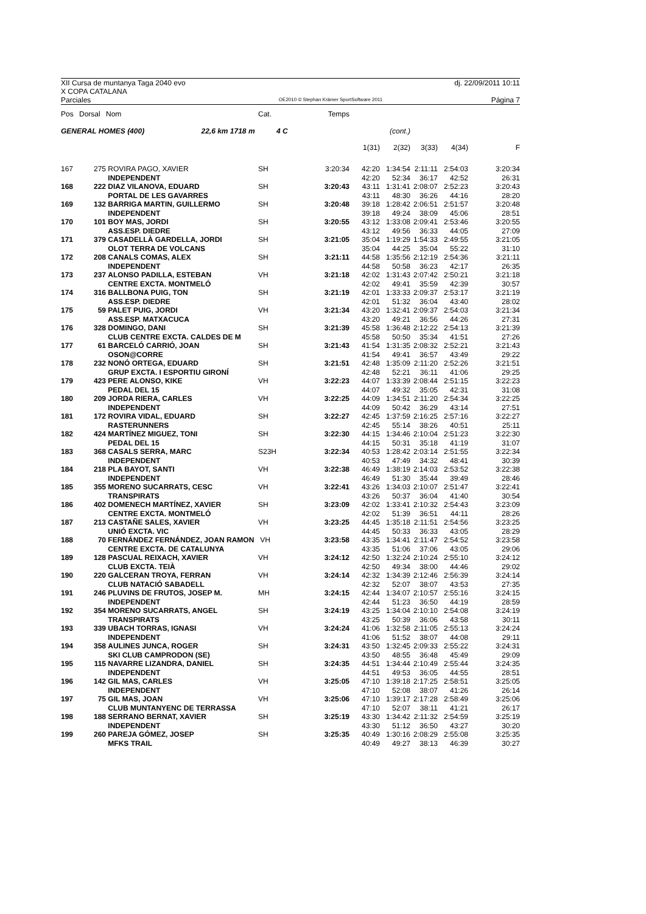XII Cursa de muntanya Taga 2040 evo
X COPA CATALANA dj. 22/09/2011 10:11
Parciales OE2010 © Stephan Krämer SportSoftware 2011 Página 7
| Pos | Dorsal | Nom | Cat. | Temps | | | | | |
| --- | --- | --- | --- | --- | --- | --- | --- | --- | --- |
| GENERAL HOMES (400) 22,6 km 1718 m | | | 4 C | | | (cont.) | | | |
| | | | | | 1(31) | 2(32) | 3(33) | 4(34) | F |
| 167 | 275 | ROVIRA PAGO, XAVIER | SH | 3:20:34 | 42:20 | 1:34:54 | 2:11:11 | 2:54:03 | 3:20:34 |
| | | INDEPENDENT | | | 42:20 | 52:34 | 36:17 | 42:52 | 26:31 |
| 168 | 222 | DIAZ VILANOVA, EDUARD | SH | 3:20:43 | 43:11 | 1:31:41 | 2:08:07 | 2:52:23 | 3:20:43 |
| | | PORTAL DE LES GAVARRES | | | 43:11 | 48:30 | 36:26 | 44:16 | 28:20 |
| 169 | 132 | BARRIGA MARTIN, GUILLERMO | SH | 3:20:48 | 39:18 | 1:28:42 | 2:06:51 | 2:51:57 | 3:20:48 |
| | | INDEPENDENT | | | 39:18 | 49:24 | 38:09 | 45:06 | 28:51 |
| 170 | 101 | BOY MAS, JORDI | SH | 3:20:55 | 43:12 | 1:33:08 | 2:09:41 | 2:53:46 | 3:20:55 |
| | | ASS.ESP. DIEDRE | | | 43:12 | 49:56 | 36:33 | 44:05 | 27:09 |
| 171 | 379 | CASADELLÀ GARDELLA, JORDI | SH | 3:21:05 | 35:04 | 1:19:29 | 1:54:33 | 2:49:55 | 3:21:05 |
| | | OLOT TERRA DE VOLCANS | | | 35:04 | 44:25 | 35:04 | 55:22 | 31:10 |
| 172 | 208 | CANALS COMAS, ALEX | SH | 3:21:11 | 44:58 | 1:35:56 | 2:12:19 | 2:54:36 | 3:21:11 |
| | | INDEPENDENT | | | 44:58 | 50:58 | 36:23 | 42:17 | 26:35 |
| 173 | 237 | ALONSO PADILLA, ESTEBAN | VH | 3:21:18 | 42:02 | 1:31:43 | 2:07:42 | 2:50:21 | 3:21:18 |
| | | CENTRE EXCTA. MONTMELÓ | | | 42:02 | 49:41 | 35:59 | 42:39 | 30:57 |
| 174 | 316 | BALLBONA PUIG, TON | SH | 3:21:19 | 42:01 | 1:33:33 | 2:09:37 | 2:53:17 | 3:21:19 |
| | | ASS.ESP. DIEDRE | | | 42:01 | 51:32 | 36:04 | 43:40 | 28:02 |
| 175 | 59 | PALET PUIG, JORDI | VH | 3:21:34 | 43:20 | 1:32:41 | 2:09:37 | 2:54:03 | 3:21:34 |
| | | ASS.ESP. MATXACUCA | | | 43:20 | 49:21 | 36:56 | 44:26 | 27:31 |
| 176 | 328 | DOMINGO, DANI | SH | 3:21:39 | 45:58 | 1:36:48 | 2:12:22 | 2:54:13 | 3:21:39 |
| | | CLUB CENTRE EXCTA. CALDES DE M | | | 45:58 | 50:50 | 35:34 | 41:51 | 27:26 |
| 177 | 61 | BARCELÓ CARRIÓ, JOAN | SH | 3:21:43 | 41:54 | 1:31:35 | 2:08:32 | 2:52:21 | 3:21:43 |
| | | OSON@CORRE | | | 41:54 | 49:41 | 36:57 | 43:49 | 29:22 |
| 178 | 232 | NONÓ ORTEGA, EDUARD | SH | 3:21:51 | 42:48 | 1:35:09 | 2:11:20 | 2:52:26 | 3:21:51 |
| | | GRUP EXCTA. I ESPORTIU GIRONÍ | | | 42:48 | 52:21 | 36:11 | 41:06 | 29:25 |
| 179 | 423 | PERE ALONSO, KIKE | VH | 3:22:23 | 44:07 | 1:33:39 | 2:08:44 | 2:51:15 | 3:22:23 |
| | | PEDAL DEL 15 | | | 44:07 | 49:32 | 35:05 | 42:31 | 31:08 |
| 180 | 209 | JORDA RIERA, CARLES | VH | 3:22:25 | 44:09 | 1:34:51 | 2:11:20 | 2:54:34 | 3:22:25 |
| | | INDEPENDENT | | | 44:09 | 50:42 | 36:29 | 43:14 | 27:51 |
| 181 | 172 | ROVIRA VIDAL, EDUARD | SH | 3:22:27 | 42:45 | 1:37:59 | 2:16:25 | 2:57:16 | 3:22:27 |
| | | RASTERUNNERS | | | 42:45 | 55:14 | 38:26 | 40:51 | 25:11 |
| 182 | 424 | MARTÍNEZ MIGUEZ, TONI | SH | 3:22:30 | 44:15 | 1:34:46 | 2:10:04 | 2:51:23 | 3:22:30 |
| | | PEDAL DEL 15 | | | 44:15 | 50:31 | 35:18 | 41:19 | 31:07 |
| 183 | 368 | CASALS SERRA, MARC | S23H | 3:22:34 | 40:53 | 1:28:42 | 2:03:14 | 2:51:55 | 3:22:34 |
| | | INDEPENDENT | | | 40:53 | 47:49 | 34:32 | 48:41 | 30:39 |
| 184 | 218 | PLA BAYOT, SANTI | VH | 3:22:38 | 46:49 | 1:38:19 | 2:14:03 | 2:53:52 | 3:22:38 |
| | | INDEPENDENT | | | 46:49 | 51:30 | 35:44 | 39:49 | 28:46 |
| 185 | 355 | MORENO SUCARRATS, CESC | VH | 3:22:41 | 43:26 | 1:34:03 | 2:10:07 | 2:51:47 | 3:22:41 |
| | | TRANSPIRATS | | | 43:26 | 50:37 | 36:04 | 41:40 | 30:54 |
| 186 | 402 | DOMENECH MARTÍNEZ, XAVIER | SH | 3:23:09 | 42:02 | 1:33:41 | 2:10:32 | 2:54:43 | 3:23:09 |
| | | CENTRE EXCTA. MONTMELÓ | | | 42:02 | 51:39 | 36:51 | 44:11 | 28:26 |
| 187 | 213 | CASTAÑE SALES, XAVIER | VH | 3:23:25 | 44:45 | 1:35:18 | 2:11:51 | 2:54:56 | 3:23:25 |
| | | UNIÓ EXCTA. VIC | | | 44:45 | 50:33 | 36:33 | 43:05 | 28:29 |
| 188 | 70 | FERNÁNDEZ FERNÁNDEZ, JOAN RAMON | VH | 3:23:58 | 43:35 | 1:34:41 | 2:11:47 | 2:54:52 | 3:23:58 |
| | | CENTRE EXCTA. DE CATALUNYA | | | 43:35 | 51:06 | 37:06 | 43:05 | 29:06 |
| 189 | 128 | PASCUAL REIXACH, XAVIER | VH | 3:24:12 | 42:50 | 1:32:24 | 2:10:24 | 2:55:10 | 3:24:12 |
| | | CLUB EXCTA. TEIÀ | | | 42:50 | 49:34 | 38:00 | 44:46 | 29:02 |
| 190 | 220 | GALCERAN TROYA, FERRAN | VH | 3:24:14 | 42:32 | 1:34:39 | 2:12:46 | 2:56:39 | 3:24:14 |
| | | CLUB NATACIÓ SABADELL | | | 42:32 | 52:07 | 38:07 | 43:53 | 27:35 |
| 191 | 246 | PLUVINS DE FRUTOS, JOSEP M. | MH | 3:24:15 | 42:44 | 1:34:07 | 2:10:57 | 2:55:16 | 3:24:15 |
| | | INDEPENDENT | | | 42:44 | 51:23 | 36:50 | 44:19 | 28:59 |
| 192 | 354 | MORENO SUCARRATS, ANGEL | SH | 3:24:19 | 43:25 | 1:34:04 | 2:10:10 | 2:54:08 | 3:24:19 |
| | | TRANSPIRATS | | | 43:25 | 50:39 | 36:06 | 43:58 | 30:11 |
| 193 | 339 | UBACH TORRAS, IGNASI | VH | 3:24:24 | 41:06 | 1:32:58 | 2:11:05 | 2:55:13 | 3:24:24 |
| | | INDEPENDENT | | | 41:06 | 51:52 | 38:07 | 44:08 | 29:11 |
| 194 | 358 | AULINES JUNCA, ROGER | SH | 3:24:31 | 43:50 | 1:32:45 | 2:09:33 | 2:55:22 | 3:24:31 |
| | | SKI CLUB CAMPRODON (SE) | | | 43:50 | 48:55 | 36:48 | 45:49 | 29:09 |
| 195 | 115 | NAVARRE LIZANDRA, DANIEL | SH | 3:24:35 | 44:51 | 1:34:44 | 2:10:49 | 2:55:44 | 3:24:35 |
| | | INDEPENDENT | | | 44:51 | 49:53 | 36:05 | 44:55 | 28:51 |
| 196 | 142 | GIL MAS, CARLES | VH | 3:25:05 | 47:10 | 1:39:18 | 2:17:25 | 2:58:51 | 3:25:05 |
| | | INDEPENDENT | | | 47:10 | 52:08 | 38:07 | 41:26 | 26:14 |
| 197 | 75 | GIL MAS, JOAN | VH | 3:25:06 | 47:10 | 1:39:17 | 2:17:28 | 2:58:49 | 3:25:06 |
| | | CLUB MUNTANYENC DE TERRASSA | | | 47:10 | 52:07 | 38:11 | 41:21 | 26:17 |
| 198 | 188 | SERRANO BERNAT, XAVIER | SH | 3:25:19 | 43:30 | 1:34:42 | 2:11:32 | 2:54:59 | 3:25:19 |
| | | INDEPENDENT | | | 43:30 | 51:12 | 36:50 | 43:27 | 30:20 |
| 199 | 260 | PAREJA GÓMEZ, JOSEP | SH | 3:25:35 | 40:49 | 1:30:16 | 2:08:29 | 2:55:08 | 3:25:35 |
| | | MFKS TRAIL | | | 40:49 | 49:27 | 38:13 | 46:39 | 30:27 |